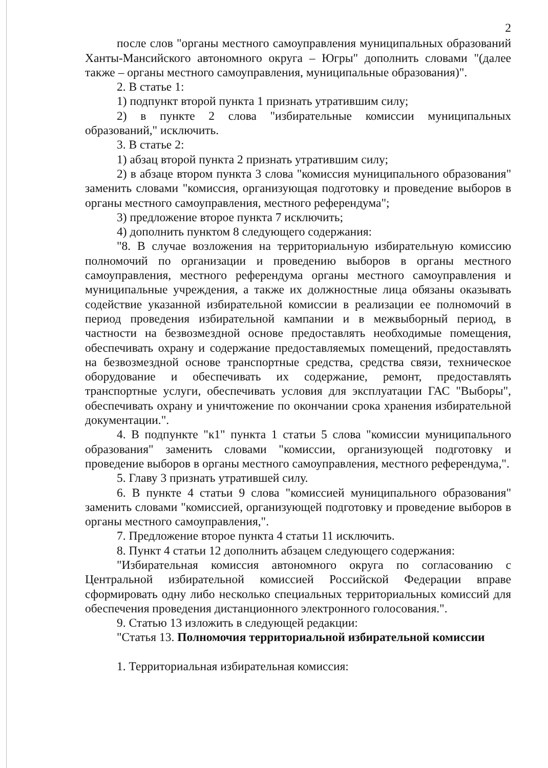2
после слов "органы местного самоуправления муниципальных образований Ханты-Мансийского автономного округа – Югры" дополнить словами "(далее также – органы местного самоуправления, муниципальные образования)".
2. В статье 1:
1) подпункт второй пункта 1 признать утратившим силу;
2) в пункте 2 слова "избирательные комиссии муниципальных образований," исключить.
3. В статье 2:
1) абзац второй пункта 2 признать утратившим силу;
2) в абзаце втором пункта 3 слова "комиссия муниципального образования" заменить словами "комиссия, организующая подготовку и проведение выборов в органы местного самоуправления, местного референдума";
3) предложение второе пункта 7 исключить;
4) дополнить пунктом 8 следующего содержания:
"8. В случае возложения на территориальную избирательную комиссию полномочий по организации и проведению выборов в органы местного самоуправления, местного референдума органы местного самоуправления и муниципальные учреждения, а также их должностные лица обязаны оказывать содействие указанной избирательной комиссии в реализации ее полномочий в период проведения избирательной кампании и в межвыборный период, в частности на безвозмездной основе предоставлять необходимые помещения, обеспечивать охрану и содержание предоставляемых помещений, предоставлять на безвозмездной основе транспортные средства, средства связи, техническое оборудование и обеспечивать их содержание, ремонт, предоставлять транспортные услуги, обеспечивать условия для эксплуатации ГАС "Выборы", обеспечивать охрану и уничтожение по окончании срока хранения избирательной документации.".
4. В подпункте "к1" пункта 1 статьи 5 слова "комиссии муниципального образования" заменить словами "комиссии, организующей подготовку и проведение выборов в органы местного самоуправления, местного референдума,".
5. Главу 3 признать утратившей силу.
6. В пункте 4 статьи 9 слова "комиссией муниципального образования" заменить словами "комиссией, организующей подготовку и проведение выборов в органы местного самоуправления,".
7. Предложение второе пункта 4 статьи 11 исключить.
8. Пункт 4 статьи 12 дополнить абзацем следующего содержания:
"Избирательная комиссия автономного округа по согласованию с Центральной избирательной комиссией Российской Федерации вправе сформировать одну либо несколько специальных территориальных комиссий для обеспечения проведения дистанционного электронного голосования.".
9. Статью 13 изложить в следующей редакции:
"Статья 13. Полномочия территориальной избирательной комиссии
1. Территориальная избирательная комиссия: